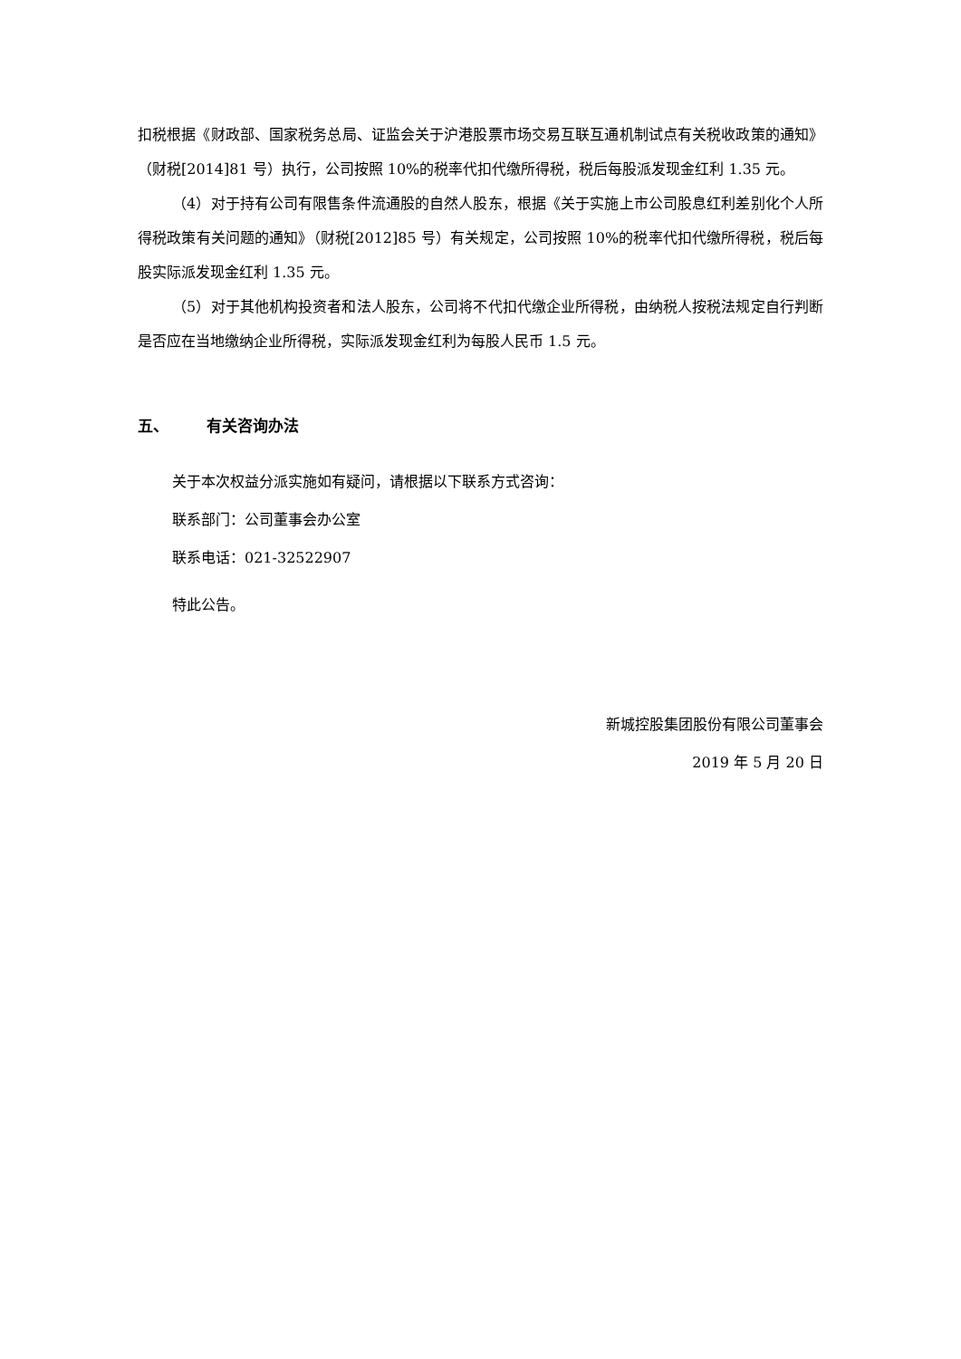扣税根据《财政部、国家税务总局、证监会关于沪港股票市场交易互联互通机制试点有关税收政策的通知》（财税[2014]81 号）执行，公司按照 10%的税率代扣代缴所得税，税后每股派发现金红利 1.35 元。
（4）对于持有公司有限售条件流通股的自然人股东，根据《关于实施上市公司股息红利差别化个人所得税政策有关问题的通知》（财税[2012]85 号）有关规定，公司按照 10%的税率代扣代缴所得税，税后每股实际派发现金红利 1.35 元。
（5）对于其他机构投资者和法人股东，公司将不代扣代缴企业所得税，由纳税人按税法规定自行判断是否应在当地缴纳企业所得税，实际派发现金红利为每股人民币 1.5 元。
五、 有关咨询办法
关于本次权益分派实施如有疑问，请根据以下联系方式咨询：
联系部门：公司董事会办公室
联系电话：021-32522907
特此公告。
新城控股集团股份有限公司董事会
2019 年 5 月 20 日